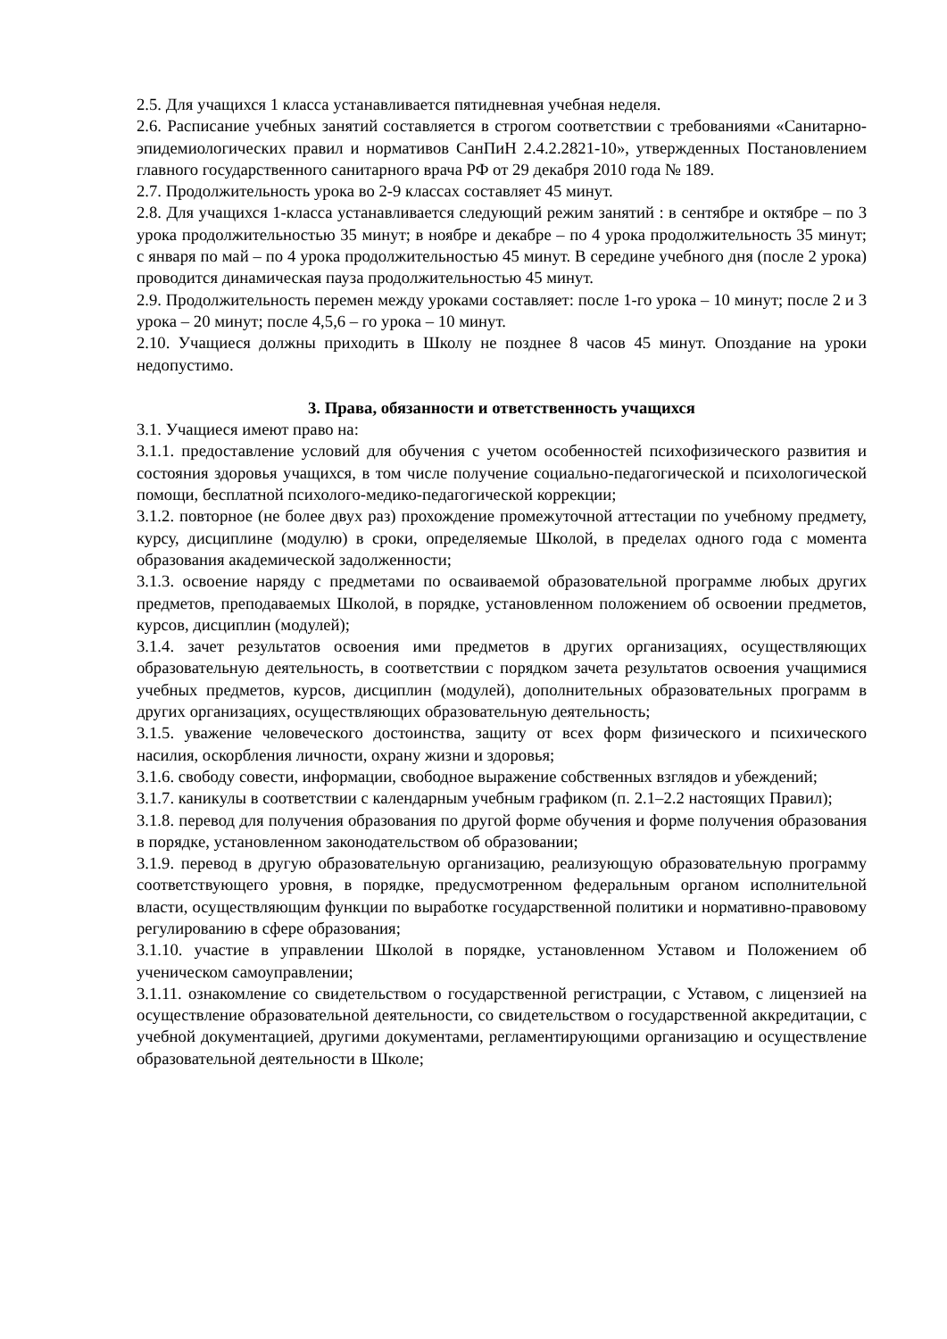2.5. Для учащихся 1 класса устанавливается пятидневная учебная неделя.
2.6. Расписание учебных занятий составляется в строгом соответствии с требованиями «Санитарно-эпидемиологических правил и нормативов СанПиН 2.4.2.2821-10», утвержденных Постановлением главного государственного санитарного врача РФ от 29 декабря 2010 года № 189.
2.7. Продолжительность урока во 2-9 классах составляет 45 минут.
2.8. Для учащихся 1-класса устанавливается следующий режим занятий : в сентябре и октябре – по 3 урока продолжительностью 35 минут; в ноябре и декабре – по 4 урока продолжительность 35 минут; с января по май – по 4 урока продолжительностью 45 минут. В середине учебного дня (после 2 урока) проводится динамическая пауза продолжительностью 45 минут.
2.9. Продолжительность перемен между уроками составляет: после 1-го урока – 10 минут; после 2 и 3 урока – 20 минут; после 4,5,6 – го урока – 10 минут.
2.10. Учащиеся должны приходить в Школу не позднее 8 часов 45 минут. Опоздание на уроки недопустимо.
3. Права, обязанности и ответственность учащихся
3.1. Учащиеся имеют право на:
3.1.1. предоставление условий для обучения с учетом особенностей психофизического развития и состояния здоровья учащихся, в том числе получение социально-педагогической и психологической помощи, бесплатной психолого-медико-педагогической коррекции;
3.1.2. повторное (не более двух раз) прохождение промежуточной аттестации по учебному предмету, курсу, дисциплине (модулю) в сроки, определяемые Школой, в пределах одного года с момента образования академической задолженности;
3.1.3. освоение наряду с предметами по осваиваемой образовательной программе любых других предметов, преподаваемых Школой, в порядке, установленном положением об освоении предметов, курсов, дисциплин (модулей);
3.1.4. зачет результатов освоения ими предметов в других организациях, осуществляющих образовательную деятельность, в соответствии с порядком зачета результатов освоения учащимися учебных предметов, курсов, дисциплин (модулей), дополнительных образовательных программ в других организациях, осуществляющих образовательную деятельность;
3.1.5. уважение человеческого достоинства, защиту от всех форм физического и психического насилия, оскорбления личности, охрану жизни и здоровья;
3.1.6. свободу совести, информации, свободное выражение собственных взглядов и убеждений;
3.1.7. каникулы в соответствии с календарным учебным графиком (п. 2.1–2.2 настоящих Правил);
3.1.8. перевод для получения образования по другой форме обучения и форме получения образования в порядке, установленном законодательством об образовании;
3.1.9. перевод в другую образовательную организацию, реализующую образовательную программу соответствующего уровня, в порядке, предусмотренном федеральным органом исполнительной власти, осуществляющим функции по выработке государственной политики и нормативно-правовому регулированию в сфере образования;
3.1.10. участие в управлении Школой в порядке, установленном Уставом и Положением об ученическом самоуправлении;
3.1.11. ознакомление со свидетельством о государственной регистрации, с Уставом, с лицензией на осуществление образовательной деятельности, со свидетельством о государственной аккредитации, с учебной документацией, другими документами, регламентирующими организацию и осуществление образовательной деятельности в Школе;